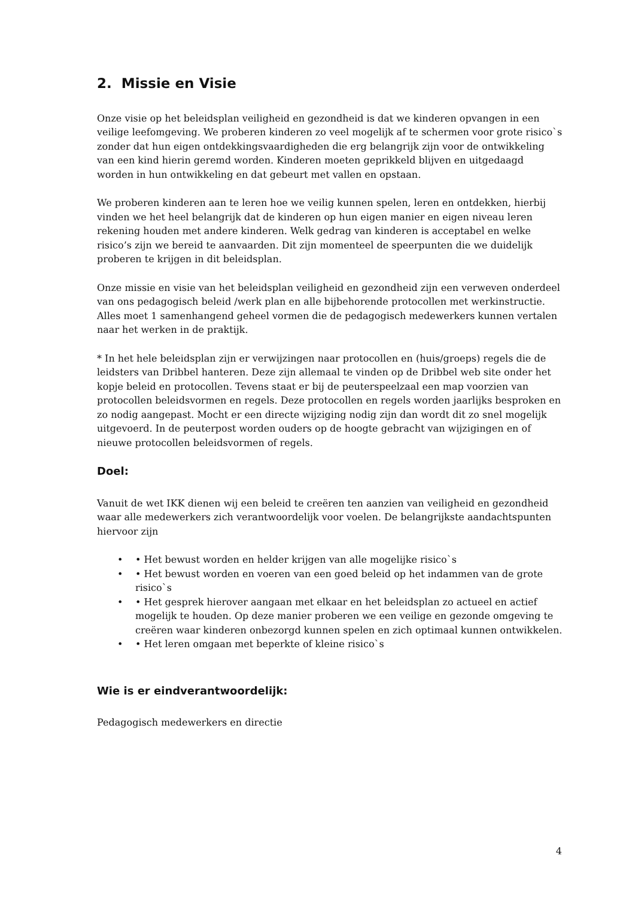2. Missie en Visie
Onze visie op het beleidsplan veiligheid en gezondheid is dat we kinderen opvangen in een veilige leefomgeving. We proberen kinderen zo veel mogelijk af te schermen voor grote risico`s zonder dat hun eigen ontdekkingsvaardigheden die erg belangrijk zijn voor de ontwikkeling van een kind hierin geremd worden. Kinderen moeten geprikkeld blijven en uitgedaagd worden in hun ontwikkeling en dat gebeurt met vallen en opstaan.
We proberen kinderen aan te leren hoe we veilig kunnen spelen, leren en ontdekken, hierbij vinden we het heel belangrijk dat de kinderen op hun eigen manier en eigen niveau leren rekening houden met andere kinderen. Welk gedrag van kinderen is acceptabel en welke risico’s zijn we bereid te aanvaarden. Dit zijn momenteel de speerpunten die we duidelijk proberen te krijgen in dit beleidsplan.
Onze missie en visie van het beleidsplan veiligheid en gezondheid zijn een verweven onderdeel van ons pedagogisch beleid /werk plan en alle bijbehorende protocollen met werkinstructie. Alles moet 1 samenhangend geheel vormen die de pedagogisch medewerkers kunnen vertalen naar het werken in de praktijk.
* In het hele beleidsplan zijn er verwijzingen naar protocollen en (huis/groeps) regels die de leidsters van Dribbel hanteren. Deze zijn allemaal te vinden op de Dribbel web site onder het kopje beleid en protocollen. Tevens staat er bij de peuterspeelzaal een map voorzien van protocollen beleidsvormen en regels. Deze protocollen en regels worden jaarlijks besproken en zo nodig aangepast. Mocht er een directe wijziging nodig zijn dan wordt dit zo snel mogelijk uitgevoerd. In de peuterpost worden ouders op de hoogte gebracht van wijzigingen en of nieuwe protocollen beleidsvormen of regels.
Doel:
Vanuit de wet IKK dienen wij een beleid te creëren ten aanzien van veiligheid en gezondheid waar alle medewerkers zich verantwoordelijk voor voelen. De belangrijkste aandachtspunten hiervoor zijn
• • Het bewust worden en helder krijgen van alle mogelijke risico`s
• • Het bewust worden en voeren van een goed beleid op het indammen van de grote risico`s
• • Het gesprek hierover aangaan met elkaar en het beleidsplan zo actueel en actief mogelijk te houden. Op deze manier proberen we een veilige en gezonde omgeving te creëren waar kinderen onbezorgd kunnen spelen en zich optimaal kunnen ontwikkelen.
• • Het leren omgaan met beperkte of kleine risico`s
Wie is er eindverantwoordelijk:
Pedagogisch medewerkers en directie
4